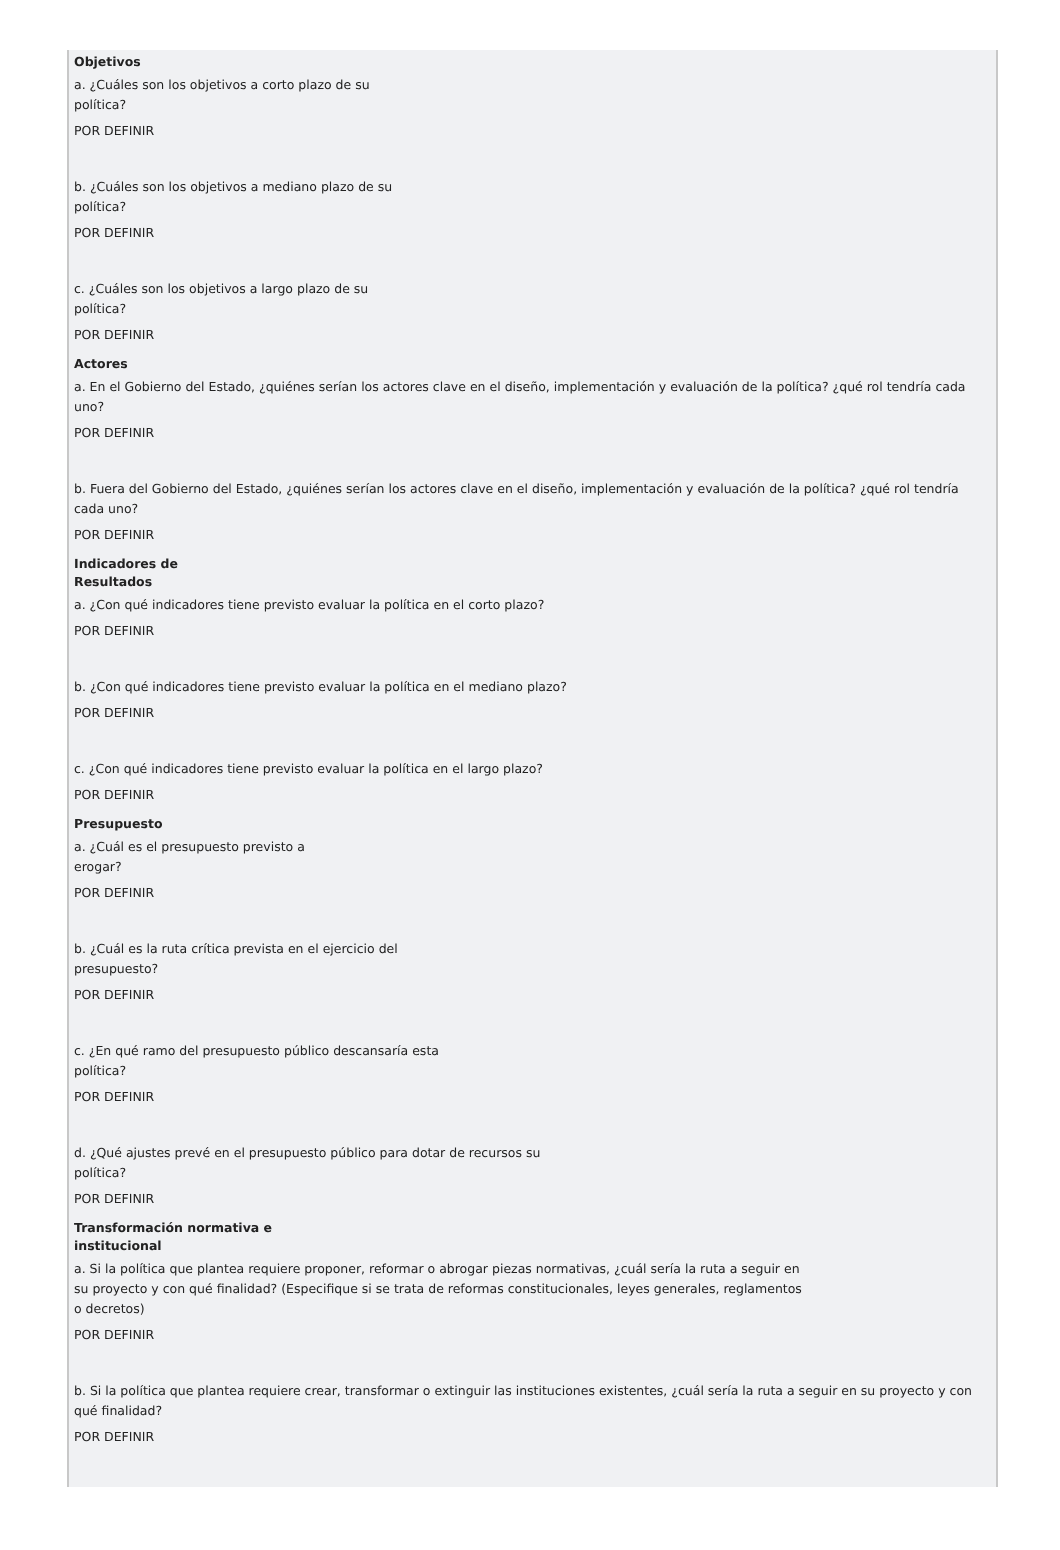Objetivos
a. ¿Cuáles son los objetivos a corto plazo de su
política?
POR DEFINIR
b. ¿Cuáles son los objetivos a mediano plazo de su
política?
POR DEFINIR
c. ¿Cuáles son los objetivos a largo plazo de su
política?
POR DEFINIR
Actores
a. En el Gobierno del Estado, ¿quiénes serían los actores clave en el diseño, implementación y evaluación de la política? ¿qué rol tendría cada uno?
POR DEFINIR
b. Fuera del Gobierno del Estado, ¿quiénes serían los actores clave en el diseño, implementación y evaluación de la política? ¿qué rol tendría cada uno?
POR DEFINIR
Indicadores de
Resultados
a. ¿Con qué indicadores tiene previsto evaluar la política en el corto plazo?
POR DEFINIR
b. ¿Con qué indicadores tiene previsto evaluar la política en el mediano plazo?
POR DEFINIR
c. ¿Con qué indicadores tiene previsto evaluar la política en el largo plazo?
POR DEFINIR
Presupuesto
a. ¿Cuál es el presupuesto previsto a
erogar?
POR DEFINIR
b. ¿Cuál es la ruta crítica prevista en el ejercicio del
presupuesto?
POR DEFINIR
c. ¿En qué ramo del presupuesto público descansaría esta
política?
POR DEFINIR
d. ¿Qué ajustes prevé en el presupuesto público para dotar de recursos su
política?
POR DEFINIR
Transformación normativa e
institucional
a. Si la política que plantea requiere proponer, reformar o abrogar piezas normativas, ¿cuál sería la ruta a seguir en
su proyecto y con qué finalidad? (Especifique si se trata de reformas constitucionales, leyes generales, reglamentos
o decretos)
POR DEFINIR
b. Si la política que plantea requiere crear, transformar o extinguir las instituciones existentes, ¿cuál sería la ruta a seguir en su proyecto y con qué finalidad?
POR DEFINIR